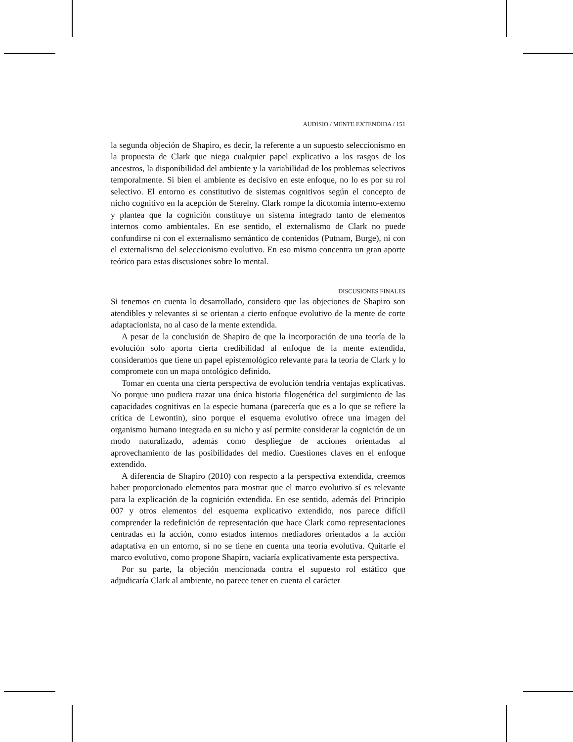AUDISIO / MENTE EXTENDIDA / 151
la segunda objeción de Shapiro, es decir, la referente a un supuesto seleccionismo en la propuesta de Clark que niega cualquier papel explicativo a los rasgos de los ancestros, la disponibilidad del ambiente y la variabilidad de los problemas selectivos temporalmente. Si bien el ambiente es decisivo en este enfoque, no lo es por su rol selectivo. El entorno es constitutivo de sistemas cognitivos según el concepto de nicho cognitivo en la acepción de Sterelny. Clark rompe la dicotomía interno-externo y plantea que la cognición constituye un sistema integrado tanto de elementos internos como ambientales. En ese sentido, el externalismo de Clark no puede confundirse ni con el externalismo semántico de contenidos (Putnam, Burge), ni con el externalismo del seleccionismo evolutivo. En eso mismo concentra un gran aporte teórico para estas discusiones sobre lo mental.
DISCUSIONES FINALES
Si tenemos en cuenta lo desarrollado, considero que las objeciones de Shapiro son atendibles y relevantes si se orientan a cierto enfoque evolutivo de la mente de corte adaptacionista, no al caso de la mente extendida.
A pesar de la conclusión de Shapiro de que la incorporación de una teoría de la evolución solo aporta cierta credibilidad al enfoque de la mente extendida, consideramos que tiene un papel epistemológico relevante para la teoría de Clark y lo compromete con un mapa ontológico definido.
Tomar en cuenta una cierta perspectiva de evolución tendría ventajas explicativas. No porque uno pudiera trazar una única historia filogenética del surgimiento de las capacidades cognitivas en la especie humana (parecería que es a lo que se refiere la crítica de Lewontin), sino porque el esquema evolutivo ofrece una imagen del organismo humano integrada en su nicho y así permite considerar la cognición de un modo naturalizado, además como despliegue de acciones orientadas al aprovechamiento de las posibilidades del medio. Cuestiones claves en el enfoque extendido.
A diferencia de Shapiro (2010) con respecto a la perspectiva extendida, creemos haber proporcionado elementos para mostrar que el marco evolutivo sí es relevante para la explicación de la cognición extendida. En ese sentido, además del Principio 007 y otros elementos del esquema explicativo extendido, nos parece difícil comprender la redefinición de representación que hace Clark como representaciones centradas en la acción, como estados internos mediadores orientados a la acción adaptativa en un entorno, si no se tiene en cuenta una teoría evolutiva. Quitarle el marco evolutivo, como propone Shapiro, vaciaría explicativamente esta perspectiva.
Por su parte, la objeción mencionada contra el supuesto rol estático que adjudicaría Clark al ambiente, no parece tener en cuenta el carácter